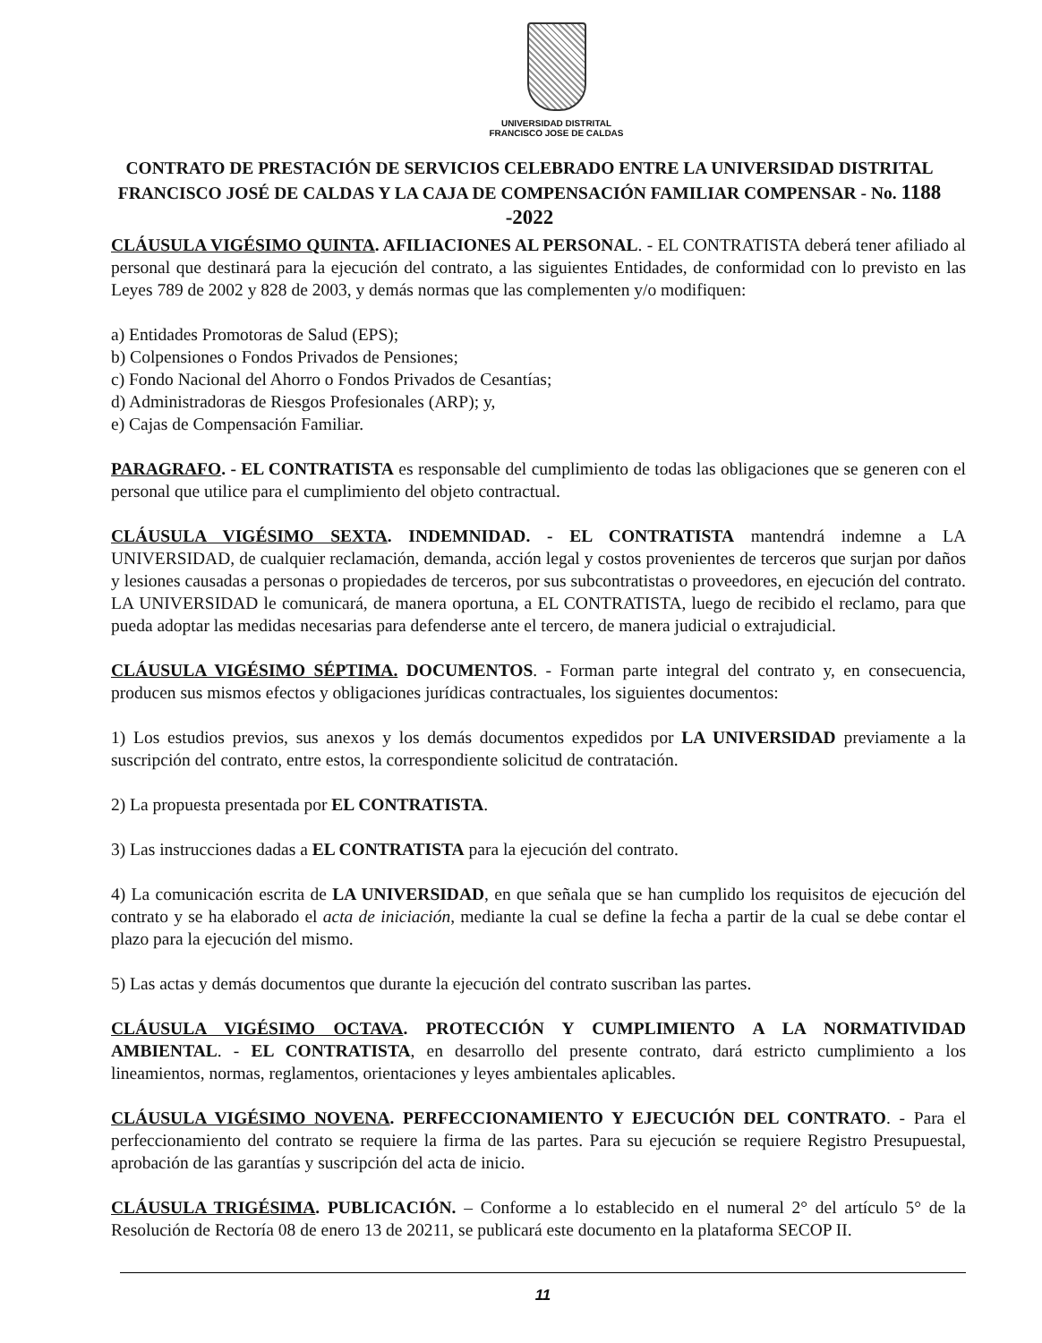UNIVERSIDAD DISTRITAL
FRANCISCO JOSE DE CALDAS
CONTRATO DE PRESTACIÓN DE SERVICIOS CELEBRADO ENTRE LA UNIVERSIDAD DISTRITAL FRANCISCO JOSÉ DE CALDAS Y LA CAJA DE COMPENSACIÓN FAMILIAR COMPENSAR - No. 1188 -2022
CLÁUSULA VIGÉSIMO QUINTA. AFILIACIONES AL PERSONAL. - EL CONTRATISTA deberá tener afiliado al personal que destinará para la ejecución del contrato, a las siguientes Entidades, de conformidad con lo previsto en las Leyes 789 de 2002 y 828 de 2003, y demás normas que las complementen y/o modifiquen:
a) Entidades Promotoras de Salud (EPS);
b) Colpensiones o Fondos Privados de Pensiones;
c) Fondo Nacional del Ahorro o Fondos Privados de Cesantías;
d) Administradoras de Riesgos Profesionales (ARP); y,
e) Cajas de Compensación Familiar.
PARAGRAFO. - EL CONTRATISTA es responsable del cumplimiento de todas las obligaciones que se generen con el personal que utilice para el cumplimiento del objeto contractual.
CLÁUSULA VIGÉSIMO SEXTA. INDEMNIDAD. - EL CONTRATISTA mantendrá indemne a LA UNIVERSIDAD, de cualquier reclamación, demanda, acción legal y costos provenientes de terceros que surjan por daños y lesiones causadas a personas o propiedades de terceros, por sus subcontratistas o proveedores, en ejecución del contrato. LA UNIVERSIDAD le comunicará, de manera oportuna, a EL CONTRATISTA, luego de recibido el reclamo, para que pueda adoptar las medidas necesarias para defenderse ante el tercero, de manera judicial o extrajudicial.
CLÁUSULA VIGÉSIMO SÉPTIMA. DOCUMENTOS. - Forman parte integral del contrato y, en consecuencia, producen sus mismos efectos y obligaciones jurídicas contractuales, los siguientes documentos:
1) Los estudios previos, sus anexos y los demás documentos expedidos por LA UNIVERSIDAD previamente a la suscripción del contrato, entre estos, la correspondiente solicitud de contratación.
2) La propuesta presentada por EL CONTRATISTA.
3) Las instrucciones dadas a EL CONTRATISTA para la ejecución del contrato.
4) La comunicación escrita de LA UNIVERSIDAD, en que señala que se han cumplido los requisitos de ejecución del contrato y se ha elaborado el acta de iniciación, mediante la cual se define la fecha a partir de la cual se debe contar el plazo para la ejecución del mismo.
5) Las actas y demás documentos que durante la ejecución del contrato suscriban las partes.
CLÁUSULA VIGÉSIMO OCTAVA. PROTECCIÓN Y CUMPLIMIENTO A LA NORMATIVIDAD AMBIENTAL. - EL CONTRATISTA, en desarrollo del presente contrato, dará estricto cumplimiento a los lineamientos, normas, reglamentos, orientaciones y leyes ambientales aplicables.
CLÁUSULA VIGÉSIMO NOVENA. PERFECCIONAMIENTO Y EJECUCIÓN DEL CONTRATO. - Para el perfeccionamiento del contrato se requiere la firma de las partes. Para su ejecución se requiere Registro Presupuestal, aprobación de las garantías y suscripción del acta de inicio.
CLÁUSULA TRIGÉSIMA. PUBLICACIÓN. – Conforme a lo establecido en el numeral 2° del artículo 5° de la Resolución de Rectoría 08 de enero 13 de 20211, se publicará este documento en la plataforma SECOP II.
11